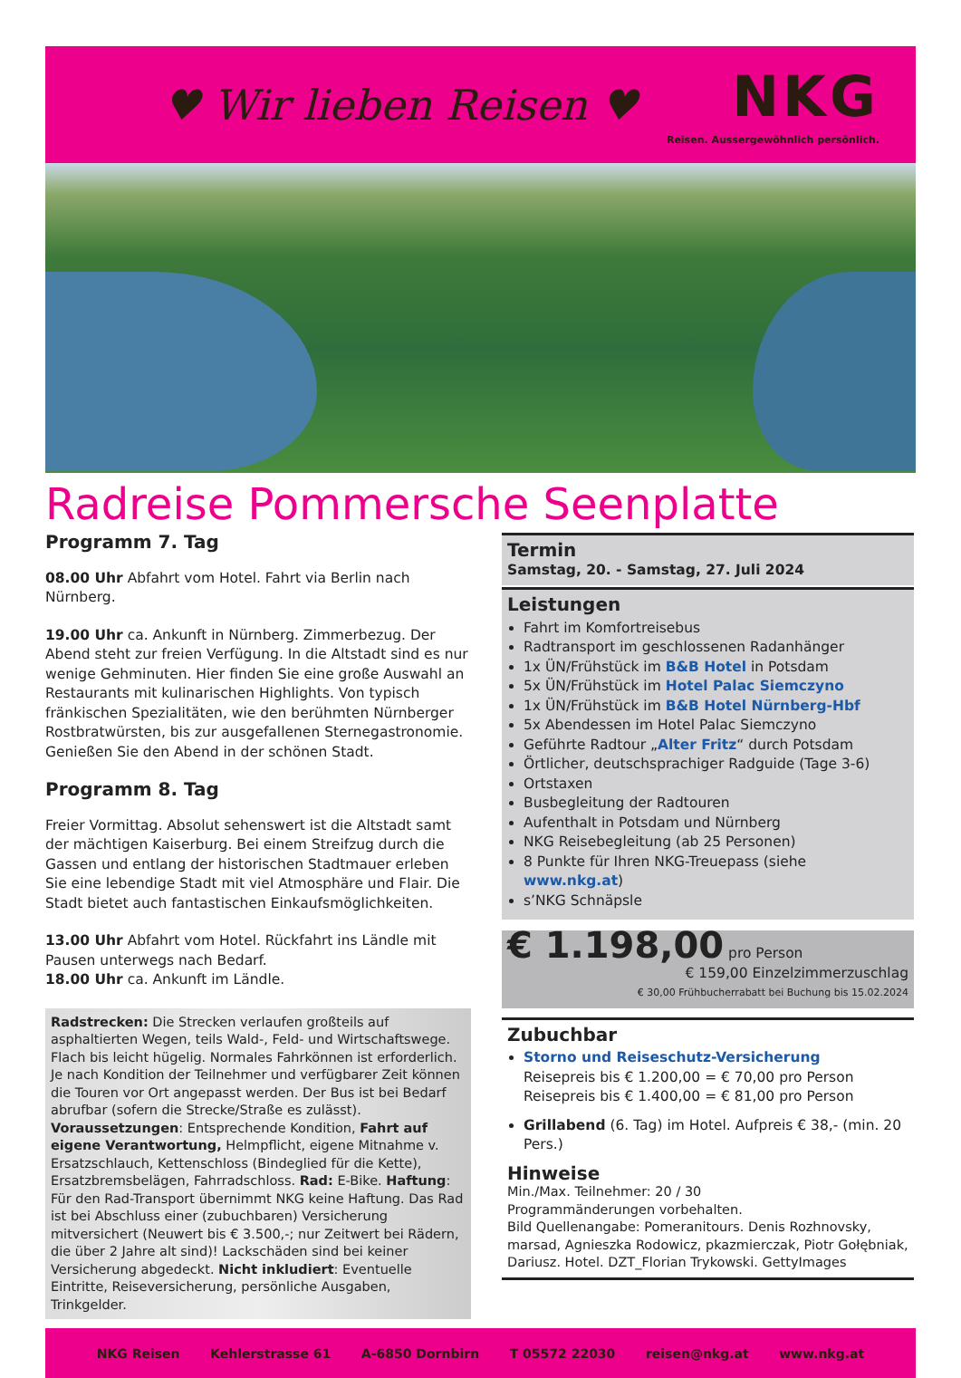♥ Wir lieben Reisen ♥
NKG
Reisen. Aussergewöhnlich persönlich.
Radreise Pommersche Seenplatte
Programm 7. Tag
08.00 Uhr Abfahrt vom Hotel. Fahrt via Berlin nach Nürnberg.
19.00 Uhr ca. Ankunft in Nürnberg. Zimmerbezug. Der Abend steht zur freien Verfügung. In die Altstadt sind es nur wenige Gehminuten. Hier finden Sie eine große Auswahl an Restaurants mit kulinarischen Highlights. Von typisch fränkischen Spezialitäten, wie den berühmten Nürnberger Rostbratwürsten, bis zur ausgefallenen Sternegastronomie. Genießen Sie den Abend in der schönen Stadt.
Programm 8. Tag
Freier Vormittag. Absolut sehenswert ist die Altstadt samt der mächtigen Kaiserburg. Bei einem Streifzug durch die Gassen und entlang der historischen Stadtmauer erleben Sie eine lebendige Stadt mit viel Atmosphäre und Flair. Die Stadt bietet auch fantastischen Einkaufsmöglichkeiten.
13.00 Uhr Abfahrt vom Hotel. Rückfahrt ins Ländle mit Pausen unterwegs nach Bedarf.
18.00 Uhr ca. Ankunft im Ländle.
Radstrecken: Die Strecken verlaufen großteils auf asphaltierten Wegen, teils Wald-, Feld- und Wirtschaftswege. Flach bis leicht hügelig. Normales Fahrkönnen ist erforderlich. Je nach Kondition der Teilnehmer und verfügbarer Zeit können die Touren vor Ort angepasst werden. Der Bus ist bei Bedarf abrufbar (sofern die Strecke/Straße es zulässt). Voraussetzungen: Entsprechende Kondition, Fahrt auf eigene Verantwortung, Helmpflicht, eigene Mitnahme v. Ersatzschlauch, Kettenschloss (Bindeglied für die Kette), Ersatzbremsbelägen, Fahrradschloss. Rad: E-Bike. Haftung: Für den Rad-Transport übernimmt NKG keine Haftung. Das Rad ist bei Abschluss einer (zubuchbaren) Versicherung mitversichert (Neuwert bis € 3.500,-; nur Zeitwert bei Rädern, die über 2 Jahre alt sind)! Lackschäden sind bei keiner Versicherung abgedeckt. Nicht inkludiert: Eventuelle Eintritte, Reiseversicherung, persönliche Ausgaben, Trinkgelder.
Termin
Samstag, 20. - Samstag, 27. Juli 2024
Leistungen
Fahrt im Komfortreisebus
Radtransport im geschlossenen Radanhänger
1x ÜN/Frühstück im B&B Hotel in Potsdam
5x ÜN/Frühstück im Hotel Palac Siemczyno
1x ÜN/Frühstück im B&B Hotel Nürnberg-Hbf
5x Abendessen im Hotel Palac Siemczyno
Geführte Radtour „Alter Fritz“ durch Potsdam
Örtlicher, deutschsprachiger Radguide (Tage 3-6)
Ortstaxen
Busbegleitung der Radtouren
Aufenthalt in Potsdam und Nürnberg
NKG Reisebegleitung (ab 25 Personen)
8 Punkte für Ihren NKG-Treuepass (siehe www.nkg.at)
s’NKG Schnäpsle
€ 1.198,00 pro Person
€ 159,00 Einzelzimmerzuschlag
€ 30,00 Frühbucherrabatt bei Buchung bis 15.02.2024
Zubuchbar
Storno und Reiseschutz-Versicherung
Reisepreis bis € 1.200,00 = € 70,00 pro Person
Reisepreis bis € 1.400,00 = € 81,00 pro Person
Grillabend (6. Tag) im Hotel. Aufpreis € 38,- (min. 20 Pers.)
Hinweise
Min./Max. Teilnehmer: 20 / 30
Programmänderungen vorbehalten.
Bild Quellenangabe: Pomeranitours. Denis Rozhnovsky, marsad, Agnieszka Rodowicz, pkazmierczak, Piotr Gołębniak, Dariusz. Hotel. DZT_Florian Trykowski. GettyImages
NKG Reisen Kehlerstrasse 61 A-6850 Dornbirn T 05572 22030 reisen@nkg.at www.nkg.at